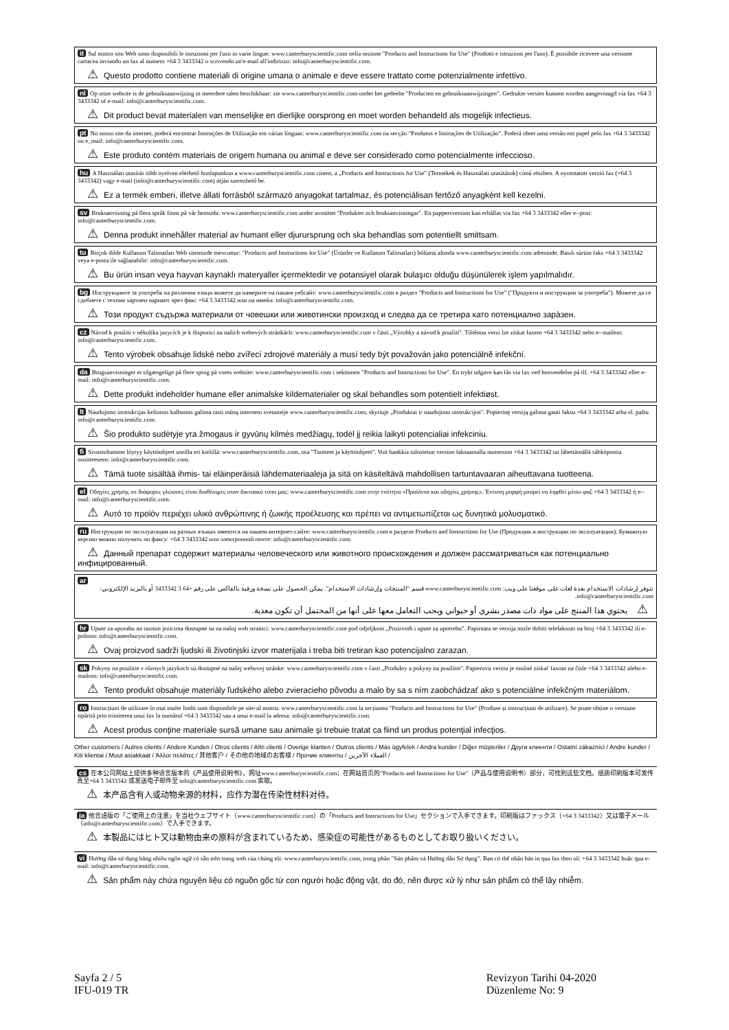it Sul nostro sito Web sono disponibili le istruzioni per l'uso in varie lingue: www.canterburyscientific.com nella sezione "Products and Instructions for Use" (Prodotti e istruzioni per l'uso). È possibile ricevere una versione cartacea inviando un fax al numero +64 3 3433342 o scrivendo un'e-mail all'indirizzo: info@canterburyscientific.com.
⚠ Questo prodotto contiene materiali di origine umana o animale e deve essere trattato come potenzialmente infettivo.
nl Op onze website is de gebruiksaanwijzing in meerdere talen beschikbaar: zie www.canterburyscientific.com onder het gedeelte "Producten en gebruiksaanwijzingen". Gedrukte versies kunnen worden aangevraagd via fax +64 3 3433342 of e-mail: info@canterburyscientific.com.
⚠ Dit product bevat materialen van menselijke en dierlijke oorsprong en moet worden behandeld als mogelijk infectieus.
pt No nosso site da internet, poderá encontrar Instruções de Utilização em várias línguas: www.canterburyscientific.com na secção "Produtos e Instruções de Utilização". Poderá obter uma versão em papel pelo fax +64 3 3433342 ou e_mail: info@canterburyscientific.com.
⚠ Este produto contém materiais de origem humana ou animal e deve ser considerado como potencialmente infeccioso.
hu A Használati utasítás több nyelven elérhető honlapunkon a www.canterburyscientific.com címen, a „Products and Instructions for Use" (Termékek és Használati utasítások) című részben. A nyomtatott verzió fax (+64 3 3433342) vagy e-mail (info@canterburyscientific.com) útján szerezhető be.
⚠ Ez a termék emberi, illetve állati forrásból származó anyagokat tartalmaz, és potenciálisan fertőző anyagként kell kezelni.
sv Bruksanvisning på flera språk finns på vår hemsida: www.canterburyscientific.com under avsnittet "Produkter och bruksanvisningar". En pappersversion kan erhållas via fax +64 3 3433342 eller e--post: info@canterburyscientific.com.
⚠ Denna produkt innehåller material av humant eller djurursprung och ska behandlas som potentiellt smittsam.
tu Birçok dilde Kullanım Talimatları Web sitemizde mevcuttur: "Products and Instructions for Use" (Ürünler ve Kullanım Talimatları) bölümü altında www.canterburyscientific.com adresinde. Basılı sürüm faks +64 3 3433342 veya e-posta ile sağlanabilir: info@canterburyscientific.com.
⚠ Bu ürün insan veya hayvan kaynaklı materyaller içermektedir ve potansiyel olarak bulaşıcı olduğu düşünülerek işlem yapılmalıdır.
bg Инструкциите за употреба на различни езици можете да намерите на нашия уебсайт: www.canterburyscientific.com в раздел "Products and Instructions for Use" ("Продукти и инструкции за употреба"). Можете да се сдобиете с техния хартиен вариант чрез факс +64 3 3433342 или на имейл: info@canterburyscientific.com.
⚠ Този продукт съдържа материали от човешки или животински произход и следва да се третира като потенциално зара̀зен.
cz Návod k použití v několika jazycích je k dispozici na našich webových stránkách: www.canterburyscientific.com v části „Výrobky a návod k použití". Tištěnou verzi lze získat faxem +64 3 3433342 nebo e--mailem: info@canterburyscientific.com.
⚠ Tento výrobek obsahuje lidské nebo zvířecí zdrojové materiály a musí tedy být považován jako potenciálně infekční.
da Brugsanvisninger er tilgængelige på flere sprog på vores website: www.canterburyscientific.com i sektionen "Products and Instructions for Use". En trykt udgave kan fås via fax ved henvendelse på tlf. +64 3 3433342 eller e-mail: info@canterburyscientific.com.
⚠ Dette produkt indeholder humane eller animalske kildematerialer og skal behandles som potentielt infektiøst.
lt Naudojimo instrukcijas keliomis kalbomis galima rasti mūsų interneto svetainėje www.canterburyscientific.com, skyriuje „Produktai ir naudojimo instrukcijos". Popierinę versiją galima gauti faksu +64 3 3433342 arba el. paštu info@canterburyscientific.com.
⚠ Šio produkto sudėtyje yra žmogaus ir gyvūnų kilmės medžiagų, todėl jį reikia laikyti potencialiai infekciniu.
fi Sivustoltamme löytyy käyttöohjeet useilla eri kielillä: www.canterburyscientific.com, osa "Tuotteet ja käyttöohjeet". Voit hankkia tulostetun version faksaamalla numeroon +64 3 3433342 tai lähettämällä sähköpostia osoitteeseen: info@canterburyscientific.com.
⚠ Tämä tuote sisältää ihmis- tai eläinperäisiä lähdemateriaaleja ja sitä on käsiteltävä mahdollisen tartuntavaaran aiheuttavana tuotteena.
el Οδηγίες χρήσης σε διάφορες γλώσσες είναι διαθέσιμες στον δικτυακό τόπο μας: www.canterburyscientific.com στην ενότητα «Προϊόντα και οδηγίες χρήσης». Έντυπη μορφή μπορεί να ληφθεί μέσω φαξ +64 3 3433342 ή e--mail: info@canterburyscientific.com.
⚠ Αυτό το προϊόν περιέχει υλικά ανθρώπινης ή ζωικής προέλευσης και πρέπει να αντιμετωπίζεται ως δυνητικά μολυσματικό.
ru Инструкции по эксплуатации на разных языках имеются на нашем интернет-сайте: www.canterburyscientific.com в разделе Products and Instructions for Use (Продукция и инструкции по эксплуатации). Бумажную версию можно получить по факсу: +64 3 3433342 или электронной почте: info@canterburyscientific.com.
⚠ Данный препарат содержит материалы человеческого или животного происхождения и должен рассматриваться как потенциально инфицированный.
ar
تتوفر إرشادات الاستخدام بعدة لغات على موقعنا على ويب: www.canterburyscientific.com قسم "المنتجات وإرشادات الاستخدام". يمكن الحصول على نسخة ورقية بالفاكس على رقم +64 3 3433342 أو بالبريد الإلكتروني: info@canterburyscientific.com.
⚠ يحتوي هذا المنتج على مواد ذات مصدر بشري أو حيواني ويجب التعامل معها على أنها من المحتمل أن تكون معدية.
hr Upute za uporabu na raznim jezicima dostupne su na našoj web stranici: www.canterburyscientific.com pod odjeljkom „Proizvodi i upute za upotrebu". Papirnata se verzija može dobiti telefaksom na broj +64 3 3433342 ili e-poštom: info@canterburyscientific.com.
⚠ Ovaj proizvod sadrži ljudski ili životinjski izvor materijala i treba biti tretiran kao potencijalno zarazan.
sk Pokyny na použitie v rôznych jazykoch sú dostupné na našej webovej stránke: www.canterburyscientific.com v časti „Produkty a pokyny na použitie". Papierovú verziu je možné získať faxom na čísle +64 3 3433342 alebo e-mailom: info@canterburyscientific.com.
⚠ Tento produkt obsahuje materiály ľudského alebo zvieracieho pôvodu a malo by sa s ním zaobchádzať ako s potenciálne infekčným materiálom.
ro Instrucțiuni de utilizare în mai multe limbi sunt disponibile pe site-ul nostru: www.canterburyscientific.com la secțiunea "Products and Instructions for Use" (Produse și instrucțiuni de utilizare). Se poate obține o versiune tipărită prin trimiterea unui fax la numărul +64 3 3433342 sau a unui e-mail la adresa: info@canterburyscientific.com.
⚠ Acest produs conţine materiale sursă umane sau animale şi trebuie tratat ca fiind un produs potenţial infecţios.
Other customers / Autres clients / Andere Kunden / Otros clients / Altri clienti / Overige klanten / Outros clients / Más ügyfelek / Andra kunder / Diğer müşteriler / Други клиенти / Ostatní zákazníci / Andre kunder / Kiti klientai / Muut asiakkaat / Άλλοι πελάτες / 其他客户 / その他の地域のお客様 / Прочие клиенты / العملاء الآخرين /
cs 在本公司网站上提供多种语言版本的《产品使用说明书》，网址www.canterburyscientific.com；在网站首页的"Products and Instructions for Use"（产品与使用说明书）部分，可找到这些文档。纸质印刷版本可发传真至+64 3 3433342 或发送电子邮件至 info@canterburyscientific.com 索取。
⚠ 本产品含有人或动物来源的材料，应作为潜在传染性材料对待。
ja 他言語版の「ご使用上の注意」を当社ウェブサイト（www.canterburyscientific.com）の「Products and Instructions for Use」セクションで入手できます。印刷版はファックス（+64 3 3433342）又は電子メール（info@canterburyscientific.com）で入手できます。
⚠ 本製品にはヒト又は動物由来の原料が含まれているため、感染症の可能性があるものとしてお取り扱いください。
vi Hướng dẫn sử dụng bằng nhiều ngôn ngữ có sẵn trên trang web của chúng tôi: www.canterburyscientific.com, trong phần "Sản phẩm và Hướng dẫn Sử dụng". Bạn có thể nhận bản in qua fax theo số: +64 3 3433342 hoặc qua e-mail: info@canterburyscientific.com.
⚠ Sản phẩm này chứa nguyên liệu có nguồn gốc từ con người hoặc động vật, do đó, nên được xử lý như sản phẩm có thể lây nhiễm.
Sayfa 2 / 5
IFU-019 TR
Revizyon Tarihi 04-2020
Düzenleme No: 9